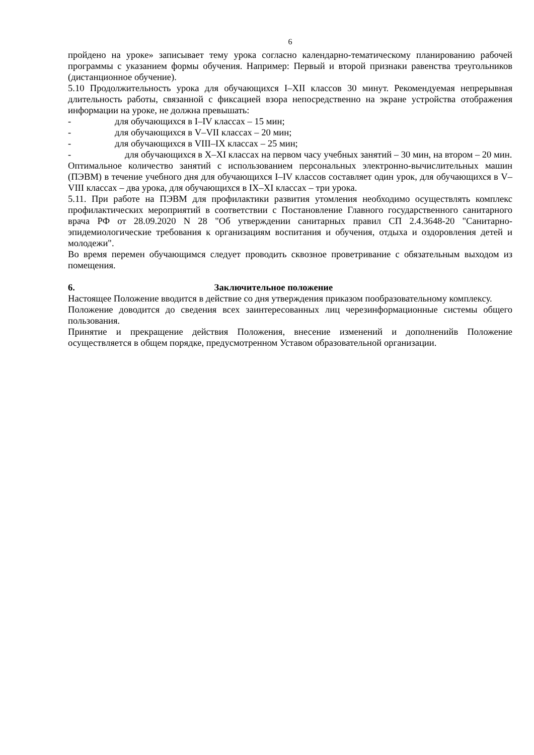6
пройдено на уроке» записывает тему урока согласно календарно-тематическому планированию рабочей программы с указанием формы обучения. Например: Первый и второй признаки равенства треугольников (дистанционное обучение).
5.10 Продолжительность урока для обучающихся I–XII классов 30 минут. Рекомендуемая непрерывная длительность работы, связанной с фиксацией взора непосредственно на экране устройства отображения информации на уроке, не должна превышать:
- для обучающихся в I–IV классах – 15 мин;
- для обучающихся в V–VII классах – 20 мин;
- для обучающихся в VIII–IX классах – 25 мин;
- для обучающихся в X–XI классах на первом часу учебных занятий – 30 мин, на втором – 20 мин.
Оптимальное количество занятий с использованием персональных электронно-вычислительных машин (ПЭВМ) в течение учебного дня для обучающихся I–IV классов составляет один урок, для обучающихся в V–VIII классах – два урока, для обучающихся в IX–XI классах – три урока.
5.11. При работе на ПЭВМ для профилактики развития утомления необходимо осуществлять комплекс профилактических мероприятий в соответствии с Постановление Главного государственного санитарного врача РФ от 28.09.2020 N 28 "Об утверждении санитарных правил СП 2.4.3648-20 "Санитарно-эпидемиологические требования к организациям воспитания и обучения, отдыха и оздоровления детей и молодежи".
Во время перемен обучающимся следует проводить сквозное проветривание с обязательным выходом из помещения.
6. Заключительное положение
Настоящее Положение вводится в действие со дня утверждения приказом пообразовательному комплексу.
Положение доводится до сведения всех заинтересованных лиц черезинформационные системы общего пользования.
Принятие и прекращение действия Положения, внесение изменений и дополненийв Положение осуществляется в общем порядке, предусмотренном Уставом образовательной организации.